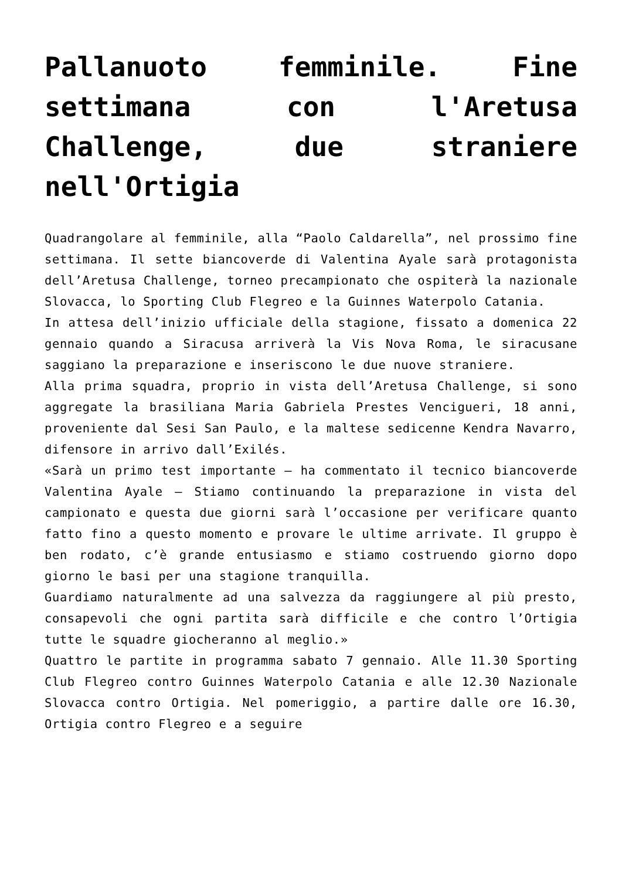Pallanuoto femminile. Fine settimana con l'Aretusa Challenge, due straniere nell'Ortigia
Quadrangolare al femminile, alla “Paolo Caldarella”, nel prossimo fine settimana. Il sette biancoverde di Valentina Ayale sarà protagonista dell’Aretusa Challenge, torneo precampionato che ospiterà la nazionale Slovacca, lo Sporting Club Flegreo e la Guinnes Waterpolo Catania.
In attesa dell’inizio ufficiale della stagione, fissato a domenica 22 gennaio quando a Siracusa arriverà la Vis Nova Roma, le siracusane saggiano la preparazione e inseriscono le due nuove straniere.
Alla prima squadra, proprio in vista dell’Aretusa Challenge, si sono aggregate la brasiliana Maria Gabriela Prestes Vencigueri, 18 anni, proveniente dal Sesi San Paulo, e la maltese sedicenne Kendra Navarro, difensore in arrivo dall’Exilés.
«Sarà un primo test importante – ha commentato il tecnico biancoverde Valentina Ayale – Stiamo continuando la preparazione in vista del campionato e questa due giorni sarà l’occasione per verificare quanto fatto fino a questo momento e provare le ultime arrivate. Il gruppo è ben rodato, c’è grande entusiasmo e stiamo costruendo giorno dopo giorno le basi per una stagione tranquilla.
Guardiamo naturalmente ad una salvezza da raggiungere al più presto, consapevoli che ogni partita sarà difficile e che contro l’Ortigia tutte le squadre giocheranno al meglio.»
Quattro le partite in programma sabato 7 gennaio. Alle 11.30 Sporting Club Flegreo contro Guinnes Waterpolo Catania e alle 12.30 Nazionale Slovacca contro Ortigia. Nel pomeriggio, a partire dalle ore 16.30, Ortigia contro Flegreo e a seguire